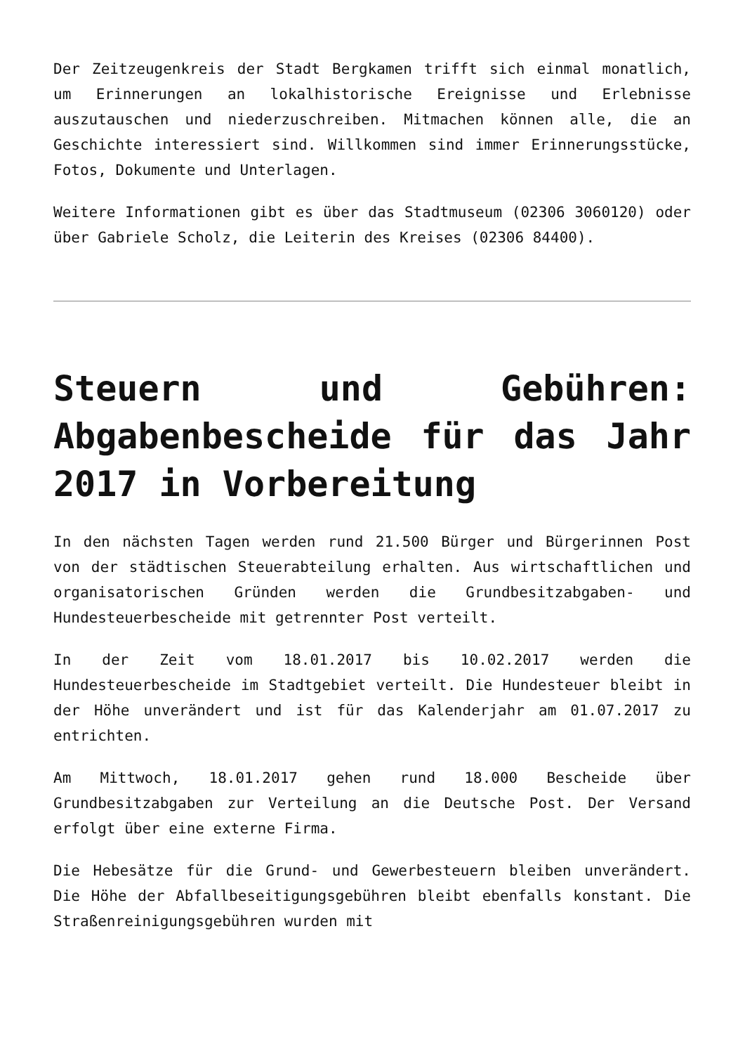Der Zeitzeugenkreis der Stadt Bergkamen trifft sich einmal monatlich, um Erinnerungen an lokalhistorische Ereignisse und Erlebnisse auszutauschen und niederzuschreiben. Mitmachen können alle, die an Geschichte interessiert sind. Willkommen sind immer Erinnerungsstücke, Fotos, Dokumente und Unterlagen.
Weitere Informationen gibt es über das Stadtmuseum (02306 3060120) oder über Gabriele Scholz, die Leiterin des Kreises (02306 84400).
Steuern und Gebühren: Abgabenbescheide für das Jahr 2017 in Vorbereitung
In den nächsten Tagen werden rund 21.500 Bürger und Bürgerinnen Post von der städtischen Steuerabteilung erhalten. Aus wirtschaftlichen und organisatorischen Gründen werden die Grundbesitzabgaben- und Hundesteuerbescheide mit getrennter Post verteilt.
In der Zeit vom 18.01.2017 bis 10.02.2017 werden die Hundesteuerbescheide im Stadtgebiet verteilt. Die Hundesteuer bleibt in der Höhe unverändert und ist für das Kalenderjahr am 01.07.2017 zu entrichten.
Am Mittwoch, 18.01.2017 gehen rund 18.000 Bescheide über Grundbesitzabgaben zur Verteilung an die Deutsche Post. Der Versand erfolgt über eine externe Firma.
Die Hebesätze für die Grund- und Gewerbesteuern bleiben unverändert. Die Höhe der Abfallbeseitigungsgebühren bleibt ebenfalls konstant. Die Straßenreinigungsgebühren wurden mit